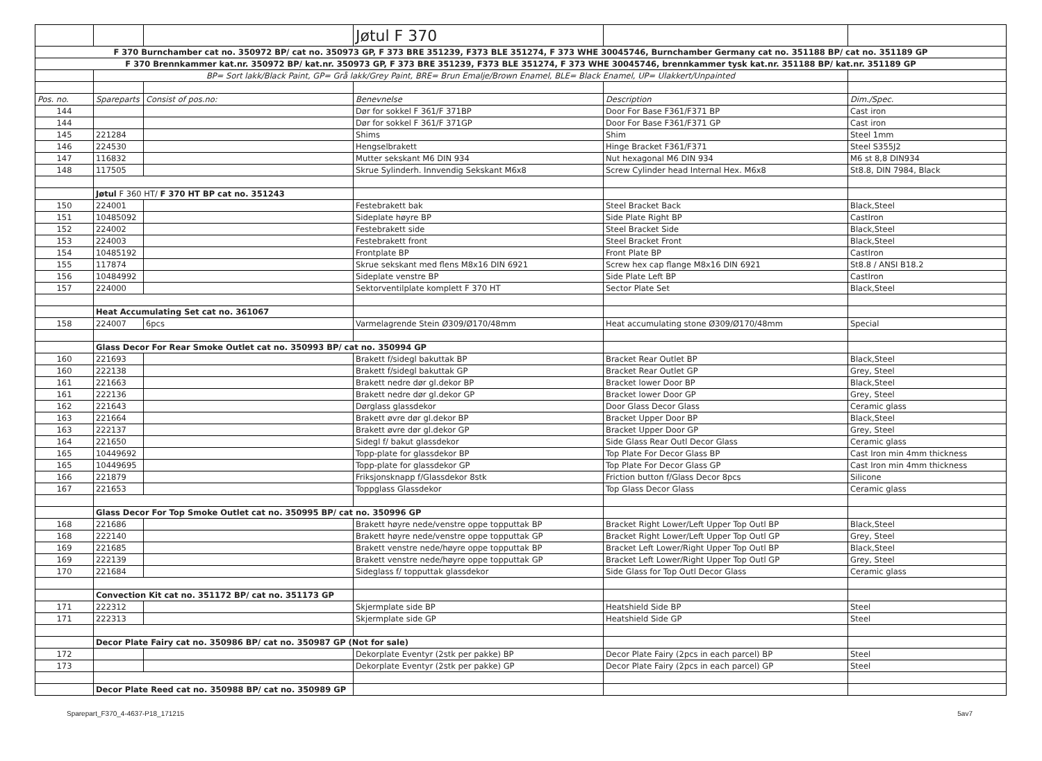| | | | Jøtul F 370 | | |
| F 370 Burnchamber cat no. 350972 BP/ cat no. 350973 GP, F 373 BRE 351239, F373 BLE 351274, F 373 WHE 30045746, Burnchamber Germany cat no. 351188 BP/ cat no. 351189 GP | | | | | |
| F 370 Brennkammer kat.nr. 350972 BP/ kat.nr. 350973 GP, F 373 BRE 351239, F373 BLE 351274, F 373 WHE 30045746, brennkammer tysk kat.nr. 351188 BP/ kat.nr. 351189 GP | | | | | |
| | BP= Sort lakk/Black Paint, GP= Grå lakk/Grey Paint, BRE= Brun Emalje/Brown Enamel, BLE= Black Enamel, UP= Ulakkert/Unpainted | | | | |
| Pos. no. | Spareparts | Consist of pos.no: | Benevnelse | Description | Dim./Spec. |
| 144 | | | Dør for sokkel F 361/F 371BP | Door For Base F361/F371 BP | Cast iron |
| 144 | | | Dør for sokkel F 361/F 371GP | Door For Base F361/F371 GP | Cast iron |
| 145 | 221284 | | Shims | Shim | Steel 1mm |
| 146 | 224530 | | Hengselbrakett | Hinge Bracket F361/F371 | Steel S355J2 |
| 147 | 116832 | | Mutter sekskant M6 DIN 934 | Nut hexagonal M6 DIN 934 | M6 st 8,8 DIN934 |
| 148 | 117505 | | Skrue Sylinderh. Innvendig Sekskant M6x8 | Screw Cylinder head Internal Hex. M6x8 | St8.8, DIN 7984, Black |
| | Jøtul F 360 HT/ F 370 HT BP cat no. 351243 | | | | |
| 150 | 224001 | | Festebrakett bak | Steel Bracket Back | Black,Steel |
| 151 | 10485092 | | Sideplate høyre BP | Side Plate Right BP | CastIron |
| 152 | 224002 | | Festebrakett side | Steel Bracket Side | Black,Steel |
| 153 | 224003 | | Festebrakett front | Steel Bracket Front | Black,Steel |
| 154 | 10485192 | | Frontplate BP | Front Plate BP | CastIron |
| 155 | 117874 | | Skrue sekskant med flens M8x16 DIN 6921 | Screw hex cap flange M8x16 DIN 6921 | St8.8 / ANSI B18.2 |
| 156 | 10484992 | | Sideplate venstre BP | Side Plate Left BP | CastIron |
| 157 | 224000 | | Sektorventilplate komplett F 370 HT | Sector Plate Set | Black,Steel |
| | Heat Accumulating Set cat no. 361067 | | | | |
| 158 | 224007 | 6pcs | Varmelagrende Stein Ø309/Ø170/48mm | Heat accumulating stone Ø309/Ø170/48mm | Special |
| | Glass Decor For Rear Smoke Outlet cat no. 350993 BP/ cat no. 350994 GP | | | | |
| 160 | 221693 | | Brakett f/sidegl bakuttak BP | Bracket Rear Outlet BP | Black,Steel |
| 160 | 222138 | | Brakett f/sidegl bakuttak GP | Bracket Rear Outlet GP | Grey, Steel |
| 161 | 221663 | | Brakett nedre dør gl.dekor BP | Bracket lower Door BP | Black,Steel |
| 161 | 222136 | | Brakett nedre dør gl.dekor GP | Bracket lower Door GP | Grey, Steel |
| 162 | 221643 | | Dørglass glassdekor | Door Glass Decor Glass | Ceramic glass |
| 163 | 221664 | | Brakett øvre dør gl.dekor BP | Bracket Upper Door BP | Black,Steel |
| 163 | 222137 | | Brakett øvre dør gl.dekor GP | Bracket Upper Door GP | Grey, Steel |
| 164 | 221650 | | Sidegl f/ bakut glassdekor | Side Glass Rear Outl Decor Glass | Ceramic glass |
| 165 | 10449692 | | Topp-plate for glassdekor BP | Top Plate For Decor Glass BP | Cast Iron min 4mm thickness |
| 165 | 10449695 | | Topp-plate for glassdekor GP | Top Plate For Decor Glass GP | Cast Iron min 4mm thickness |
| 166 | 221879 | | Friksjonsknapp f/Glassdekor 8stk | Friction button f/Glass Decor 8pcs | Silicone |
| 167 | 221653 | | Toppglass Glassdekor | Top Glass Decor Glass | Ceramic glass |
| | Glass Decor For Top Smoke Outlet cat no. 350995 BP/ cat no. 350996 GP | | | | |
| 168 | 221686 | | Brakett høyre nede/venstre oppe topputtak BP | Bracket Right Lower/Left Upper Top Outl BP | Black,Steel |
| 168 | 222140 | | Brakett høyre nede/venstre oppe topputtak GP | Bracket Right Lower/Left Upper Top Outl GP | Grey, Steel |
| 169 | 221685 | | Brakett venstre nede/høyre oppe topputtak BP | Bracket Left Lower/Right Upper Top Outl BP | Black,Steel |
| 169 | 222139 | | Brakett venstre nede/høyre oppe topputtak GP | Bracket Left Lower/Right Upper Top Outl GP | Grey, Steel |
| 170 | 221684 | | Sideglass f/ topputtak glassdekor | Side Glass for Top Outl Decor Glass | Ceramic glass |
| | Convection Kit cat no. 351172 BP/ cat no. 351173 GP | | | | |
| 171 | 222312 | | Skjermplate side BP | Heatshield Side BP | Steel |
| 171 | 222313 | | Skjermplate side GP | Heatshield Side GP | Steel |
| | Decor Plate Fairy cat no. 350986 BP/ cat no. 350987 GP (Not for sale) | | | | |
| 172 | | | Dekorplate Eventyr (2stk per pakke) BP | Decor Plate Fairy (2pcs in each parcel) BP | Steel |
| 173 | | | Dekorplate Eventyr (2stk per pakke) GP | Decor Plate Fairy (2pcs in each parcel) GP | Steel |
| | Decor Plate Reed cat no. 350988 BP/ cat no. 350989 GP | | | | |
Sparepart_F370_4-4637-P18_171215 5av7